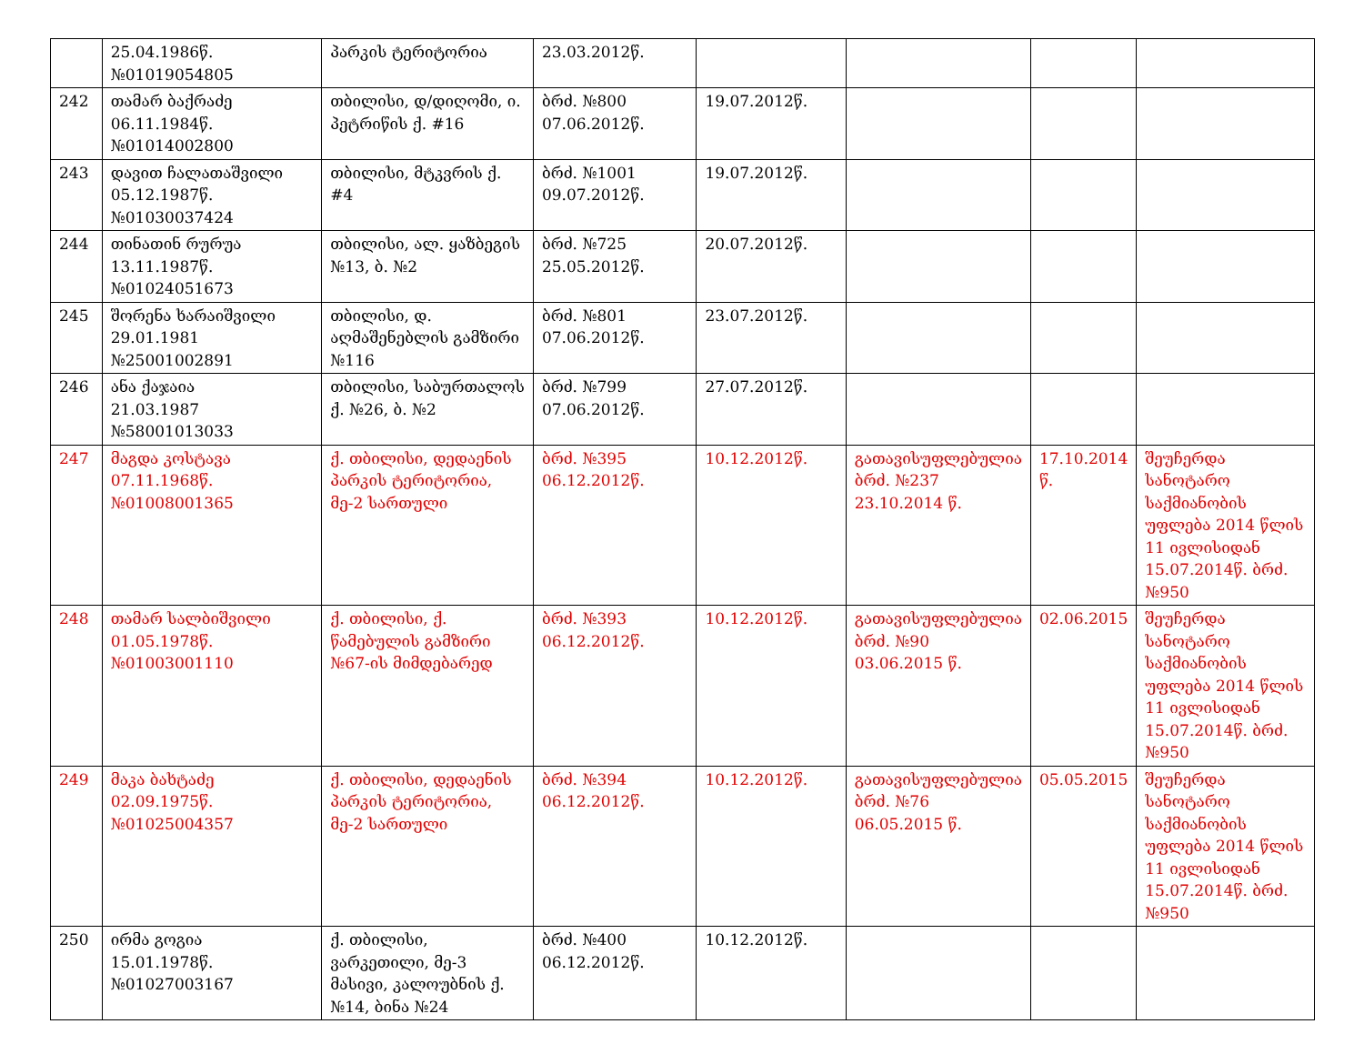| | 25.04.1986წ. №01019054805 | პარკის ტერიტორია | 23.03.2012წ. | | | | |
| 242 | თამარ ბაქრაძე 06.11.1984წ. №01014002800 | თბილისი, დ/დიღომი, ი. პეტრიწის ქ. #16 | ბრძ. №800 07.06.2012წ. | 19.07.2012წ. | | | |
| 243 | დავით ჩალათაშვილი 05.12.1987წ. №01030037424 | თბილისი, მტკვრის ქ. #4 | ბრძ. №1001 09.07.2012წ. | 19.07.2012წ. | | | |
| 244 | თინათინ რურუა 13.11.1987წ. №01024051673 | თბილისი, ალ. ყაზბეგის №13, ბ. №2 | ბრძ. №725 25.05.2012წ. | 20.07.2012წ. | | | |
| 245 | შორენა ხარაიშვილი 29.01.1981 №25001002891 | თბილისი, დ. აღმაშენებლის გამზირი №116 | ბრძ. №801 07.06.2012წ. | 23.07.2012წ. | | | |
| 246 | ანა ქაჯაია 21.03.1987 №58001013033 | თბილისი, საბურთალოს ქ. №26, ბ. №2 | ბრძ. №799 07.06.2012წ. | 27.07.2012წ. | | | |
| 247 | მაგდა კოსტავა 07.11.1968წ. №01008001365 | ქ. თბილისი, დედაენის პარკის ტერიტორია, მე-2 სართული | ბრძ. №395 06.12.2012წ. | 10.12.2012წ. | გათავისუფლებულია ბრძ. №237 23.10.2014 წ. | 17.10.2014 წ. | შეუჩერდა სანოტარო საქმიანობის უფლება 2014 წლის 11 ივლისიდან 15.07.2014წ. ბრძ. №950 |
| 248 | თამარ სალბიშვილი 01.05.1978წ. №01003001110 | ქ. თბილისი, ქ. წამებულის გამზირი №67-ის მიმდებარედ | ბრძ. №393 06.12.2012წ. | 10.12.2012წ. | გათავისუფლებულია ბრძ. №90 03.06.2015 წ. | 02.06.2015 | შეუჩერდა სანოტარო საქმიანობის უფლება 2014 წლის 11 ივლისიდან 15.07.2014წ. ბრძ. №950 |
| 249 | მაკა ბახტაძე 02.09.1975წ. №01025004357 | ქ. თბილისი, დედაენის პარკის ტერიტორია, მე-2 სართული | ბრძ. №394 06.12.2012წ. | 10.12.2012წ. | გათავისუფლებულია ბრძ. №76 06.05.2015 წ. | 05.05.2015 | შეუჩერდა სანოტარო საქმიანობის უფლება 2014 წლის 11 ივლისიდან 15.07.2014წ. ბრძ. №950 |
| 250 | ირმა გოგია 15.01.1978წ. №01027003167 | ქ. თბილისი, ვარკეთილი, მე-3 მასივი, კალოუბნის ქ. №14, ბინა №24 | ბრძ. №400 06.12.2012წ. | 10.12.2012წ. | | | |